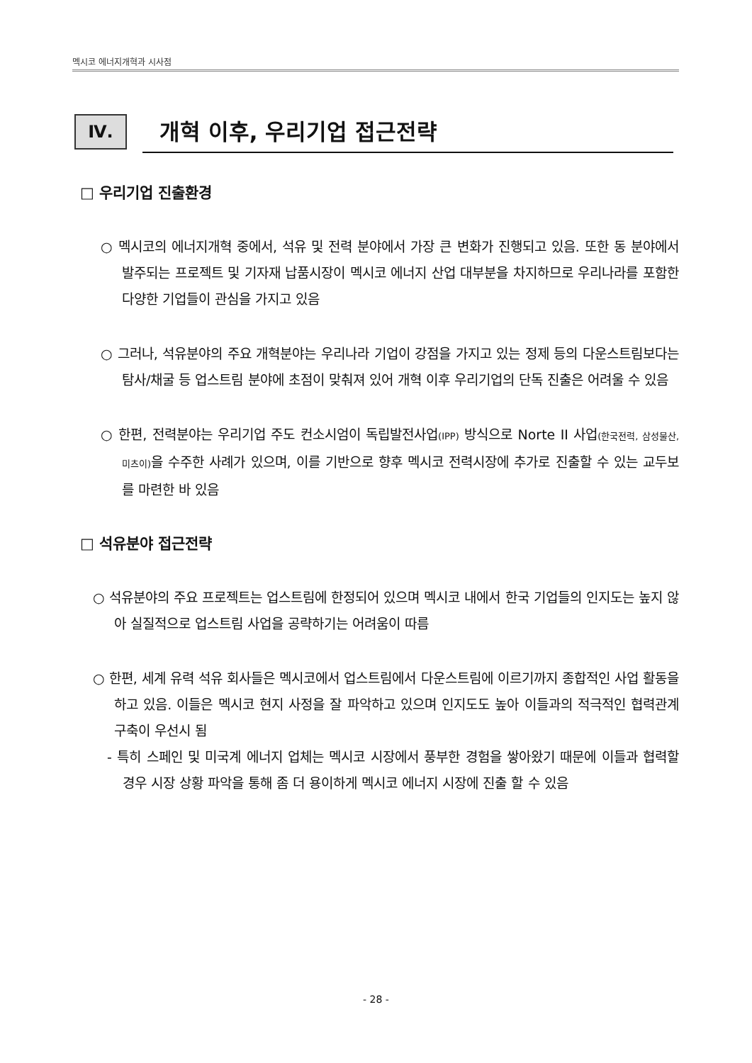멕시코 에너지개혁과 시사점
Ⅳ.
개혁 이후, 우리기업 접근전략
□ 우리기업 진출환경
○ 멕시코의 에너지개혁 중에서, 석유 및 전력 분야에서 가장 큰 변화가 진행되고 있음. 또한 동 분야에서 발주되는 프로젝트 및 기자재 납품시장이 멕시코 에너지 산업 대부분을 차지하므로 우리나라를 포함한 다양한 기업들이 관심을 가지고 있음
○ 그러나, 석유분야의 주요 개혁분야는 우리나라 기업이 강점을 가지고 있는 정제 등의 다운스트림보다는 탐사/채굴 등 업스트림 분야에 초점이 맞춰져 있어 개혁 이후 우리기업의 단독 진출은 어려울 수 있음
○ 한편, 전력분야는 우리기업 주도 컨소시엄이 독립발전사업(IPP) 방식으로 Norte II 사업(한국전력, 삼성물산, 미츠이) 을 수주한 사례가 있으며, 이를 기반으로 향후 멕시코 전력시장에 추가로 진출할 수 있는 교두보를 마련한 바 있음
□ 석유분야 접근전략
○ 석유분야의 주요 프로젝트는 업스트림에 한정되어 있으며 멕시코 내에서 한국 기업들의 인지도는 높지 않아 실질적으로 업스트림 사업을 공략하기는 어려움이 따름
○ 한편, 세계 유력 석유 회사들은 멕시코에서 업스트림에서 다운스트림에 이르기까지 종합적인 사업 활동을 하고 있음. 이들은 멕시코 현지 사정을 잘 파악하고 있으며 인지도도 높아 이들과의 적극적인 협력관계 구축이 우선시 됨
- 특히 스페인 및 미국계 에너지 업체는 멕시코 시장에서 풍부한 경험을 쌓아왔기 때문에 이들과 협력할 경우 시장 상황 파악을 통해 좀 더 용이하게 멕시코 에너지 시장에 진출 할 수 있음
- 28 -